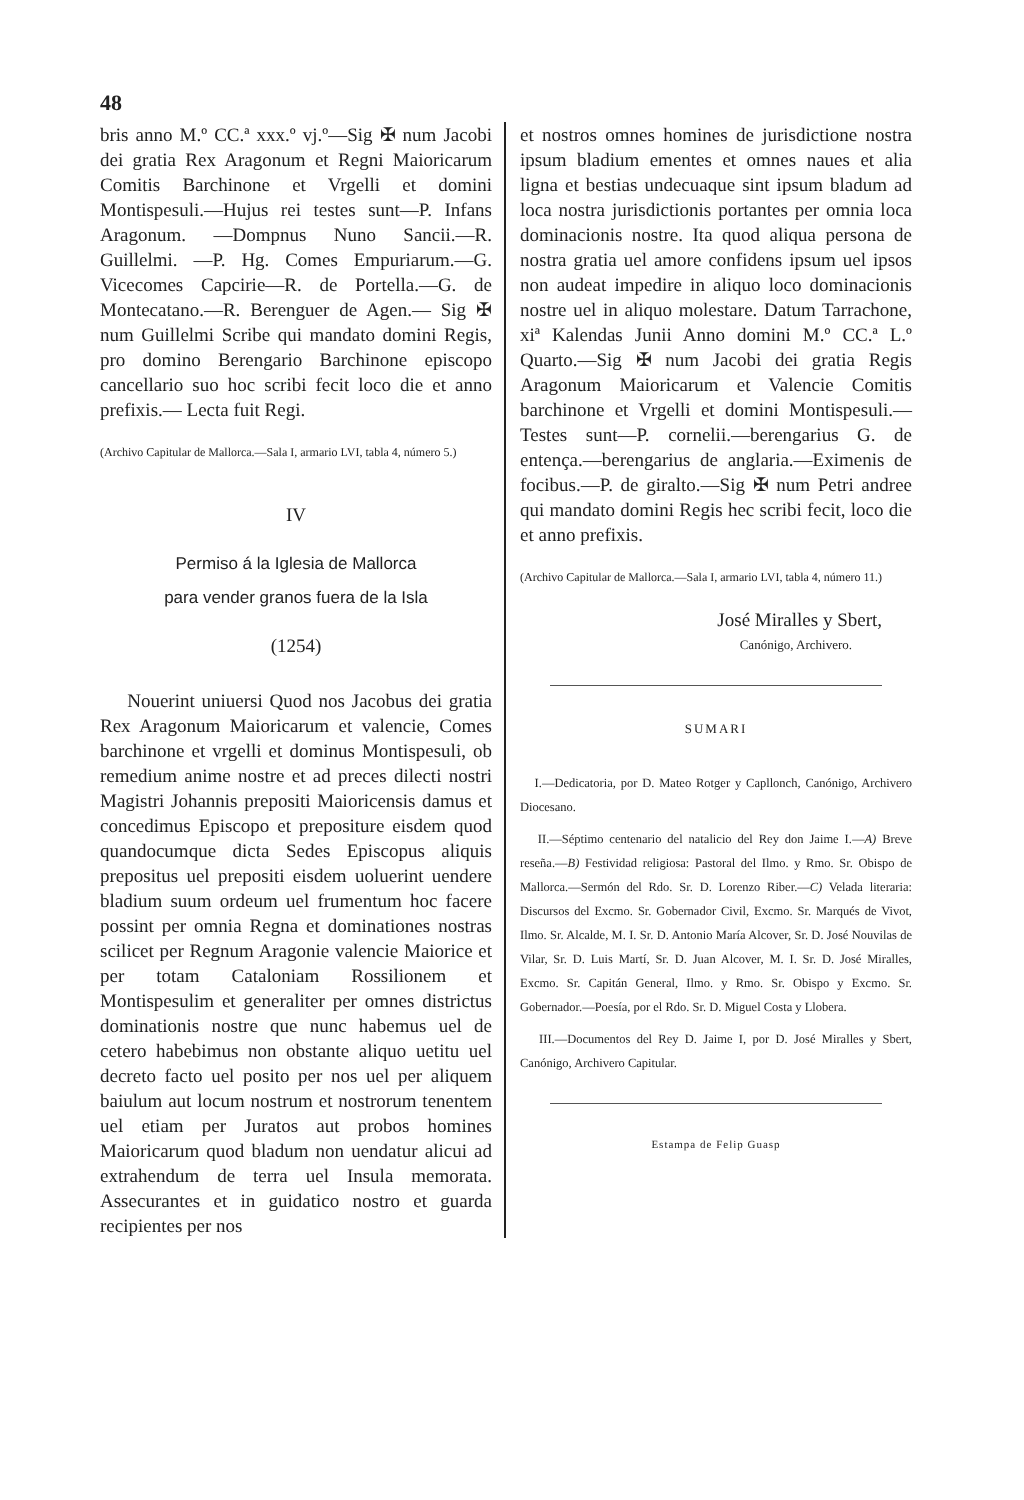48
bris anno M.º CC.ª xxx.º vj.º—Sig ✠ num Jacobi dei gratia Rex Aragonum et Regni Maioricarum Comitis Barchinone et Vrgelli et domini Montispesuli.—Hujus rei testes sunt—P. Infans Aragonum. —Dompnus Nuno Sancii.—R. Guillelmi. —P. Hg. Comes Empuriarum.—G. Vicecomes Capcirie—R. de Portella.—G. de Montecatano.—R. Berenguer de Agen.— Sig ✠ num Guillelmi Scribe qui mandato domini Regis, pro domino Berengario Barchinone episcopo cancellario suo hoc scribi fecit loco die et anno prefixis.— Lecta fuit Regi.
(Archivo Capitular de Mallorca.—Sala I, armario LVI, tabla 4, número 5.)
IV
Permiso á la Iglesia de Mallorca
para vender granos fuera de la Isla
(1254)
Nouerint uniuersi Quod nos Jacobus dei gratia Rex Aragonum Maioricarum et valencie, Comes barchinone et vrgelli et dominus Montispesuli, ob remedium anime nostre et ad preces dilecti nostri Magistri Johannis prepositi Maioricensis damus et concedimus Episcopo et prepositure eisdem quod quandocumque dicta Sedes Episcopus aliquis prepositus uel prepositi eisdem uoluerint uendere bladium suum ordeum uel frumentum hoc facere possint per omnia Regna et dominationes nostras scilicet per Regnum Aragonie valencie Maiorice et per totam Cataloniam Rossilionem et Montispesulim et generaliter per omnes districtus dominationis nostre que nunc habemus uel de cetero habebimus non obstante aliquo uetitu uel decreto facto uel posito per nos uel per aliquem baiulum aut locum nostrum et nostrorum tenentem uel etiam per Juratos aut probos homines Maioricarum quod bladum non uendatur alicui ad extrahendum de terra uel Insula memorata. Assecurantes et in guidatico nostro et guarda recipientes per nos
et nostros omnes homines de jurisdictione nostra ipsum bladium ementes et omnes naues et alia ligna et bestias undecuaque sint ipsum bladum ad loca nostra jurisdictionis portantes per omnia loca dominacionis nostre. Ita quod aliqua persona de nostra gratia uel amore confidens ipsum uel ipsos non audeat impedire in aliquo loco dominacionis nostre uel in aliquo molestare. Datum Tarrachone, xiª Kalendas Junii Anno domini M.º CC.ª L.º Quarto.—Sig ✠ num Jacobi dei gratia Regis Aragonum Maioricarum et Valencie Comitis barchinone et Vrgelli et domini Montispesuli.—Testes sunt—P. cornelii.—berengarius G. de entença.—berengarius de anglaria.—Eximenis de focibus.—P. de giralto.—Sig ✠ num Petri andree qui mandato domini Regis hec scribi fecit, loco die et anno prefixis.
(Archivo Capitular de Mallorca.—Sala I, armario LVI, tabla 4, número 11.)
José Miralles y Sbert,
Canónigo, Archivero.
SUMARI
I.—Dedicatoria, por D. Mateo Rotger y Capllonch, Canónigo, Archivero Diocesano.
II.—Séptimo centenario del natalicio del Rey don Jaime I.—A) Breve reseña.—B) Festividad religiosa: Pastoral del Ilmo. y Rmo. Sr. Obispo de Mallorca.—Sermón del Rdo. Sr. D. Lorenzo Riber.—C) Velada literaria: Discursos del Excmo. Sr. Gobernador Civil, Excmo. Sr. Marqués de Vivot, Ilmo. Sr. Alcalde, M. I. Sr. D. Antonio María Alcover, Sr. D. José Nouvilas de Vilar, Sr. D. Luis Martí, Sr. D. Juan Alcover, M. I. Sr. D. José Miralles, Excmo. Sr. Capitán General, Ilmo. y Rmo. Sr. Obispo y Excmo. Sr. Gobernador.—Poesía, por el Rdo. Sr. D. Miguel Costa y Llobera.
III.—Documentos del Rey D. Jaime I, por D. José Miralles y Sbert, Canónigo, Archivero Capitular.
Estampa de Felip Guasp